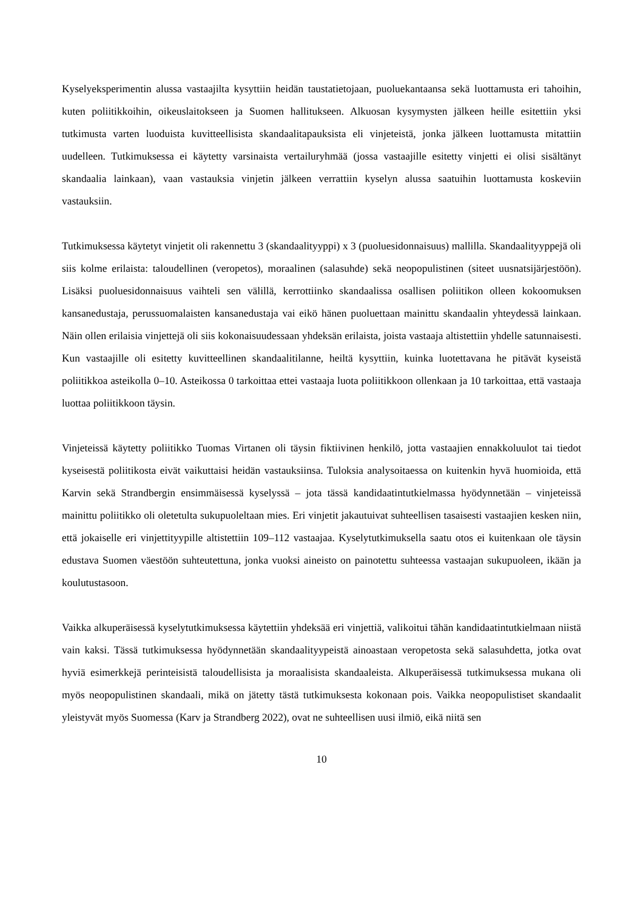Kyselyeksperimentin alussa vastaajilta kysyttiin heidän taustatietojaan, puoluekantaansa sekä luottamusta eri tahoihin, kuten poliitikkoihin, oikeuslaitokseen ja Suomen hallitukseen. Alkuosan kysymysten jälkeen heille esitettiin yksi tutkimusta varten luoduista kuvitteellisista skandaalitapauksista eli vinjeteistä, jonka jälkeen luottamusta mitattiin uudelleen. Tutkimuksessa ei käytetty varsinaista vertailuryhmää (jossa vastaajille esitetty vinjetti ei olisi sisältänyt skandaalia lainkaan), vaan vastauksia vinjetin jälkeen verrattiin kyselyn alussa saatuihin luottamusta koskeviin vastauksiin.
Tutkimuksessa käytetyt vinjetit oli rakennettu 3 (skandaalityyppi) x 3 (puoluesidonnaisuus) mallilla. Skandaalityyppejä oli siis kolme erilaista: taloudellinen (veropetos), moraalinen (salasuhde) sekä neopopulistinen (siteet uusnatsijärjestöön). Lisäksi puoluesidonnaisuus vaihteli sen välillä, kerrottiinko skandaalissa osallisen poliitikon olleen kokoomuksen kansanedustaja, perussuomalaisten kansanedustaja vai eikö hänen puoluettaan mainittu skandaalin yhteydessä lainkaan. Näin ollen erilaisia vinjettejä oli siis kokonaisuudessaan yhdeksän erilaista, joista vastaaja altistettiin yhdelle satunnaisesti. Kun vastaajille oli esitetty kuvitteellinen skandaalitilanne, heiltä kysyttiin, kuinka luotettavana he pitävät kyseistä poliitikkoa asteikolla 0–10. Asteikossa 0 tarkoittaa ettei vastaaja luota poliitikkoon ollenkaan ja 10 tarkoittaa, että vastaaja luottaa poliitikkoon täysin.
Vinjeteissä käytetty poliitikko Tuomas Virtanen oli täysin fiktiivinen henkilö, jotta vastaajien ennakkoluulot tai tiedot kyseisestä poliitikosta eivät vaikuttaisi heidän vastauksiinsa. Tuloksia analysoitaessa on kuitenkin hyvä huomioida, että Karvin sekä Strandbergin ensimmäisessä kyselyssä – jota tässä kandidaatintutkielmassa hyödynnetään – vinjeteissä mainittu poliitikko oli oletetulta sukupuoleltaan mies. Eri vinjetit jakautuivat suhteellisen tasaisesti vastaajien kesken niin, että jokaiselle eri vinjettityypille altistettiin 109–112 vastaajaa. Kyselytutkimuksella saatu otos ei kuitenkaan ole täysin edustava Suomen väestöön suhteutettuna, jonka vuoksi aineisto on painotettu suhteessa vastaajan sukupuoleen, ikään ja koulutustasoon.
Vaikka alkuperäisessä kyselytutkimuksessa käytettiin yhdeksää eri vinjettiä, valikoitui tähän kandidaatintutkielmaan niistä vain kaksi. Tässä tutkimuksessa hyödynnetään skandaalityypeistä ainoastaan veropetosta sekä salasuhdetta, jotka ovat hyviä esimerkkejä perinteisistä taloudellisista ja moraalisista skandaaleista. Alkuperäisessä tutkimuksessa mukana oli myös neopopulistinen skandaali, mikä on jätetty tästä tutkimuksesta kokonaan pois. Vaikka neopopulistiset skandaalit yleistyvät myös Suomessa (Karv ja Strandberg 2022), ovat ne suhteellisen uusi ilmiö, eikä niitä sen
10